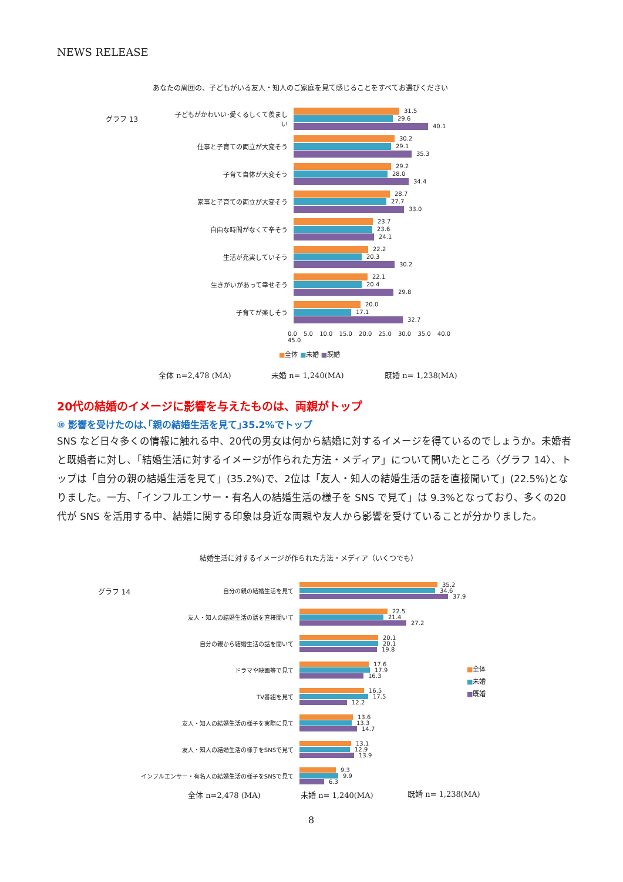NEWS RELEASE
あなたの周囲の、子どもがいる友人・知人のご家庭を見て感じることをすべてお選びください
グラフ 13
子どもがかわいい･愛くるしくて羨ましい
31.5
29.6
40.1
仕事と子育ての両立が大変そう
30.2
29.1
35.3
子育て自体が大変そう
29.2
28.0
34.4
家事と子育ての両立が大変そう
28.7
27.7
33.0
自由な時間がなくて辛そう
23.7
23.6
24.1
生活が充実していそう
22.2
20.3
30.2
生きがいがあって幸せそう
22.1
20.4
29.8
子育てが楽しそう
20.0
17.1
32.7
0.0 5.0 10.0 15.0 20.0 25.0 30.0 35.0 40.0 45.0
■全体 ■未婚 ■既婚
全体 n=2,478 (MA) 未婚 n= 1,240(MA) 既婚 n= 1,238(MA)
20代の結婚のイメージに影響を与えたものは、両親がトップ
⑩ 影響を受けたのは､｢親の結婚生活を見て｣35.2%でトップ
SNS など日々多くの情報に触れる中、20代の男女は何から結婚に対するイメージを得ているのでしょうか。未婚者と既婚者に対し、「結婚生活に対するイメージが作られた方法・メディア」について聞いたところ〈グラフ 14〉、トップは「自分の親の結婚生活を見て」(35.2%)で、2位は「友人・知人の結婚生活の話を直接聞いて」(22.5%)となりました。一方、「インフルエンサー・有名人の結婚生活の様子を SNS で見て」は 9.3%となっており、多くの20代が SNS を活用する中、結婚に関する印象は身近な両親や友人から影響を受けていることが分かりました。
結婚生活に対するイメージが作られた方法・メディア（いくつでも）
グラフ 14
自分の親の結婚生活を見て
35.2
34.6
37.9
友人・知人の結婚生活の話を直接聞いて
22.5
21.4
27.2
自分の親から結婚生活の話を聞いて
20.1
20.1
19.8
ドラマや映画等で見て
17.6
17.9
16.3
TV番組を見て
16.5
17.5
12.2
友人・知人の結婚生活の様子を実際に見て
13.6
13.3
14.7
友人・知人の結婚生活の様子をSNSで見て
13.1
12.9
13.9
インフルエンサー・有名人の結婚生活の様子をSNSで見て
9.3
9.9
6.3
■全体
■未婚
■既婚
全体 n=2,478 (MA) 未婚 n= 1,240(MA) 既婚 n= 1,238(MA)
8